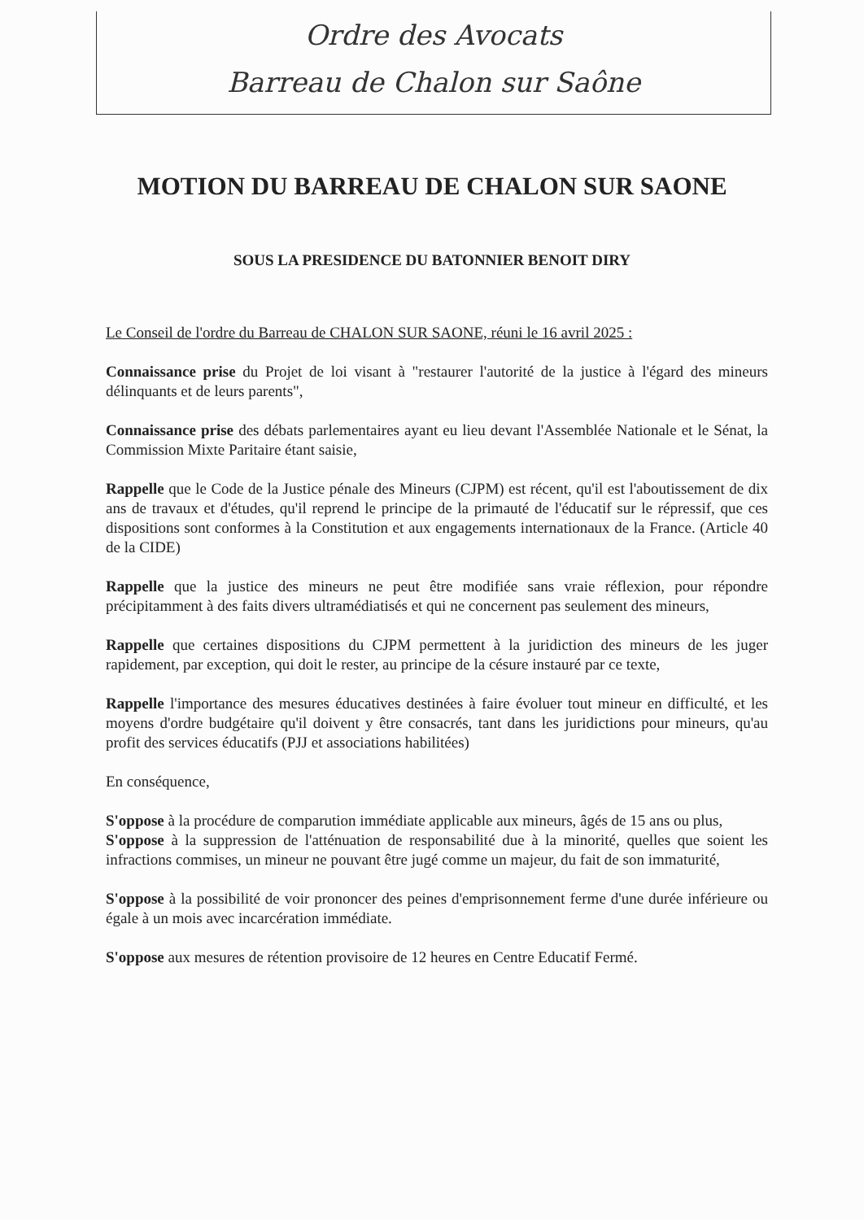Ordre des Avocats
Barreau de Chalon sur Saône
MOTION DU BARREAU DE CHALON SUR SAONE
SOUS LA PRESIDENCE DU BATONNIER BENOIT DIRY
Le Conseil de l'ordre du Barreau de CHALON SUR SAONE, réuni le 16 avril 2025 :
Connaissance prise du Projet de loi visant à "restaurer l'autorité de la justice à l'égard des mineurs délinquants et de leurs parents",
Connaissance prise des débats parlementaires ayant eu lieu devant l'Assemblée Nationale et le Sénat, la Commission Mixte Paritaire étant saisie,
Rappelle que le Code de la Justice pénale des Mineurs (CJPM) est récent, qu'il est l'aboutissement de dix ans de travaux et d'études, qu'il reprend le principe de la primauté de l'éducatif sur le répressif, que ces dispositions sont conformes à la Constitution et aux engagements internationaux de la France. (Article 40 de la CIDE)
Rappelle que la justice des mineurs ne peut être modifiée sans vraie réflexion, pour répondre précipitamment à des faits divers ultramédiatisés et qui ne concernent pas seulement des mineurs,
Rappelle que certaines dispositions du CJPM permettent à la juridiction des mineurs de les juger rapidement, par exception, qui doit le rester, au principe de la césure instauré par ce texte,
Rappelle l'importance des mesures éducatives destinées à faire évoluer tout mineur en difficulté, et les moyens d'ordre budgétaire qu'il doivent y être consacrés, tant dans les juridictions pour mineurs, qu'au profit des services éducatifs (PJJ et associations habilitées)
En conséquence,
S'oppose à la procédure de comparution immédiate applicable aux mineurs, âgés de 15 ans ou plus,
S'oppose à la suppression de l'atténuation de responsabilité due à la minorité, quelles que soient les infractions commises, un mineur ne pouvant être jugé comme un majeur, du fait de son immaturité,
S'oppose à la possibilité de voir prononcer des peines d'emprisonnement ferme d'une durée inférieure ou égale à un mois avec incarcération immédiate.
S'oppose aux mesures de rétention provisoire de 12 heures en Centre Educatif Fermé.